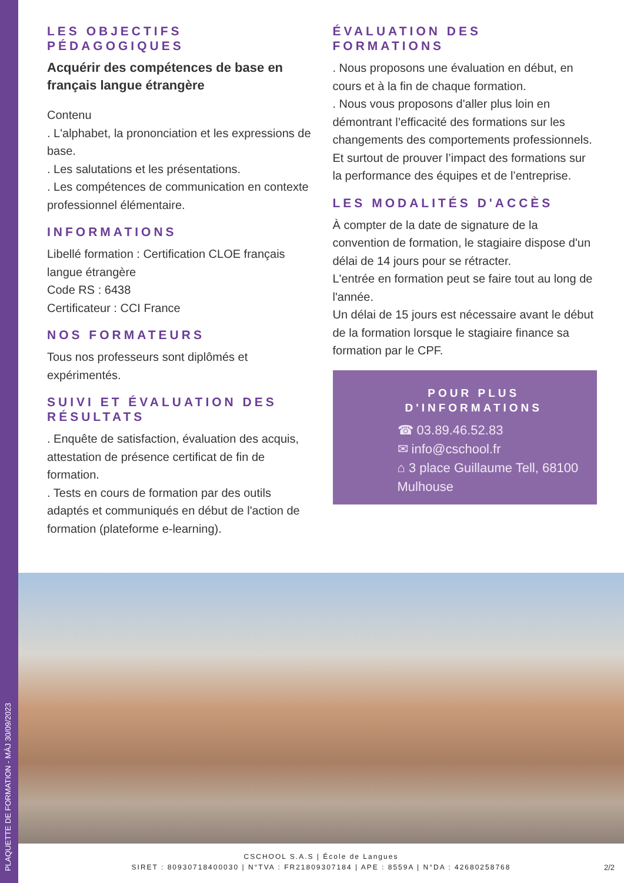PLAQUETTE DE FORMATION - MÀJ 30/09/2023
LES OBJECTIFS PÉDAGOGIQUES
Acquérir des compétences de base en français langue étrangère
Contenu
. L'alphabet, la prononciation et les expressions de base.
. Les salutations et les présentations.
. Les compétences de communication en contexte professionnel élémentaire.
INFORMATIONS
Libellé formation : Certification CLOE français langue étrangère
Code RS : 6438
Certificateur : CCI France
NOS FORMATEURS
Tous nos professeurs sont diplômés et expérimentés.
SUIVI ET ÉVALUATION DES RÉSULTATS
. Enquête de satisfaction, évaluation des acquis, attestation de présence certificat de fin de formation.
. Tests en cours de formation par des outils adaptés et communiqués en début de l'action de formation (plateforme e-learning).
ÉVALUATION DES FORMATIONS
. Nous proposons une évaluation en début, en cours et à la fin de chaque formation.
. Nous vous proposons d'aller plus loin en démontrant l’efficacité des formations sur les changements des comportements professionnels. Et surtout de prouver l’impact des formations sur la performance des équipes et de l’entreprise.
LES MODALITÉS D'ACCÈS
À compter de la date de signature de la convention de formation, le stagiaire dispose d'un délai de 14 jours pour se rétracter.
L'entrée en formation peut se faire tout au long de l'année.
Un délai de 15 jours est nécessaire avant le début de la formation lorsque le stagiaire finance sa formation par le CPF.
POUR PLUS D'INFORMATIONS
☎ 03.89.46.52.83
✉ info@cschool.fr
⌂ 3 place Guillaume Tell, 68100 Mulhouse
CSCHOOL S.A.S | École de Langues
SIRET : 80930718400030 | N°TVA : FR21809307184 | APE : 8559A | N°DA : 42680258768
2/2